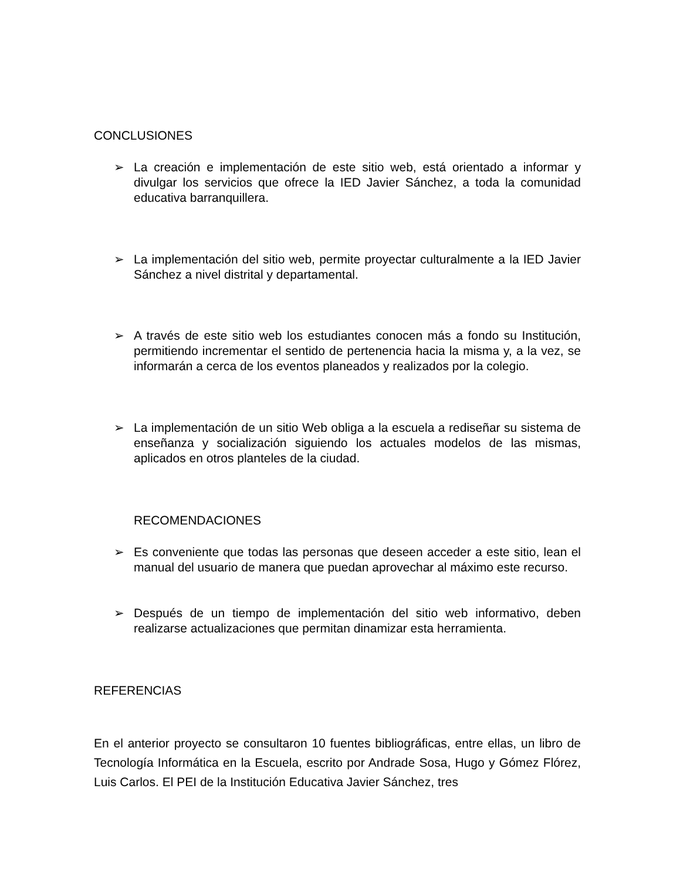CONCLUSIONES
➢ La creación e implementación de este sitio web, está orientado a informar y divulgar los servicios que ofrece la IED Javier Sánchez, a toda la comunidad educativa barranquillera.
➢ La implementación del sitio web, permite proyectar culturalmente a la IED Javier Sánchez a nivel distrital y departamental.
➢ A través de este sitio web los estudiantes conocen más a fondo su Institución, permitiendo incrementar el sentido de pertenencia hacia la misma y, a la vez, se informarán a cerca de los eventos planeados y realizados por la colegio.
➢ La implementación de un sitio Web obliga a la escuela a rediseñar su sistema de enseñanza y socialización siguiendo los actuales modelos de las mismas, aplicados en otros planteles de la ciudad.
RECOMENDACIONES
➢ Es conveniente que todas las personas que deseen acceder a este sitio, lean el manual del usuario de manera que puedan aprovechar al máximo este recurso.
➢ Después de un tiempo de implementación del sitio web informativo, deben realizarse actualizaciones que permitan dinamizar esta herramienta.
REFERENCIAS
En el anterior proyecto se consultaron 10 fuentes bibliográficas, entre ellas, un libro de Tecnología Informática en la Escuela, escrito por Andrade Sosa, Hugo y Gómez Flórez, Luis Carlos. El PEI de la Institución Educativa Javier Sánchez, tres